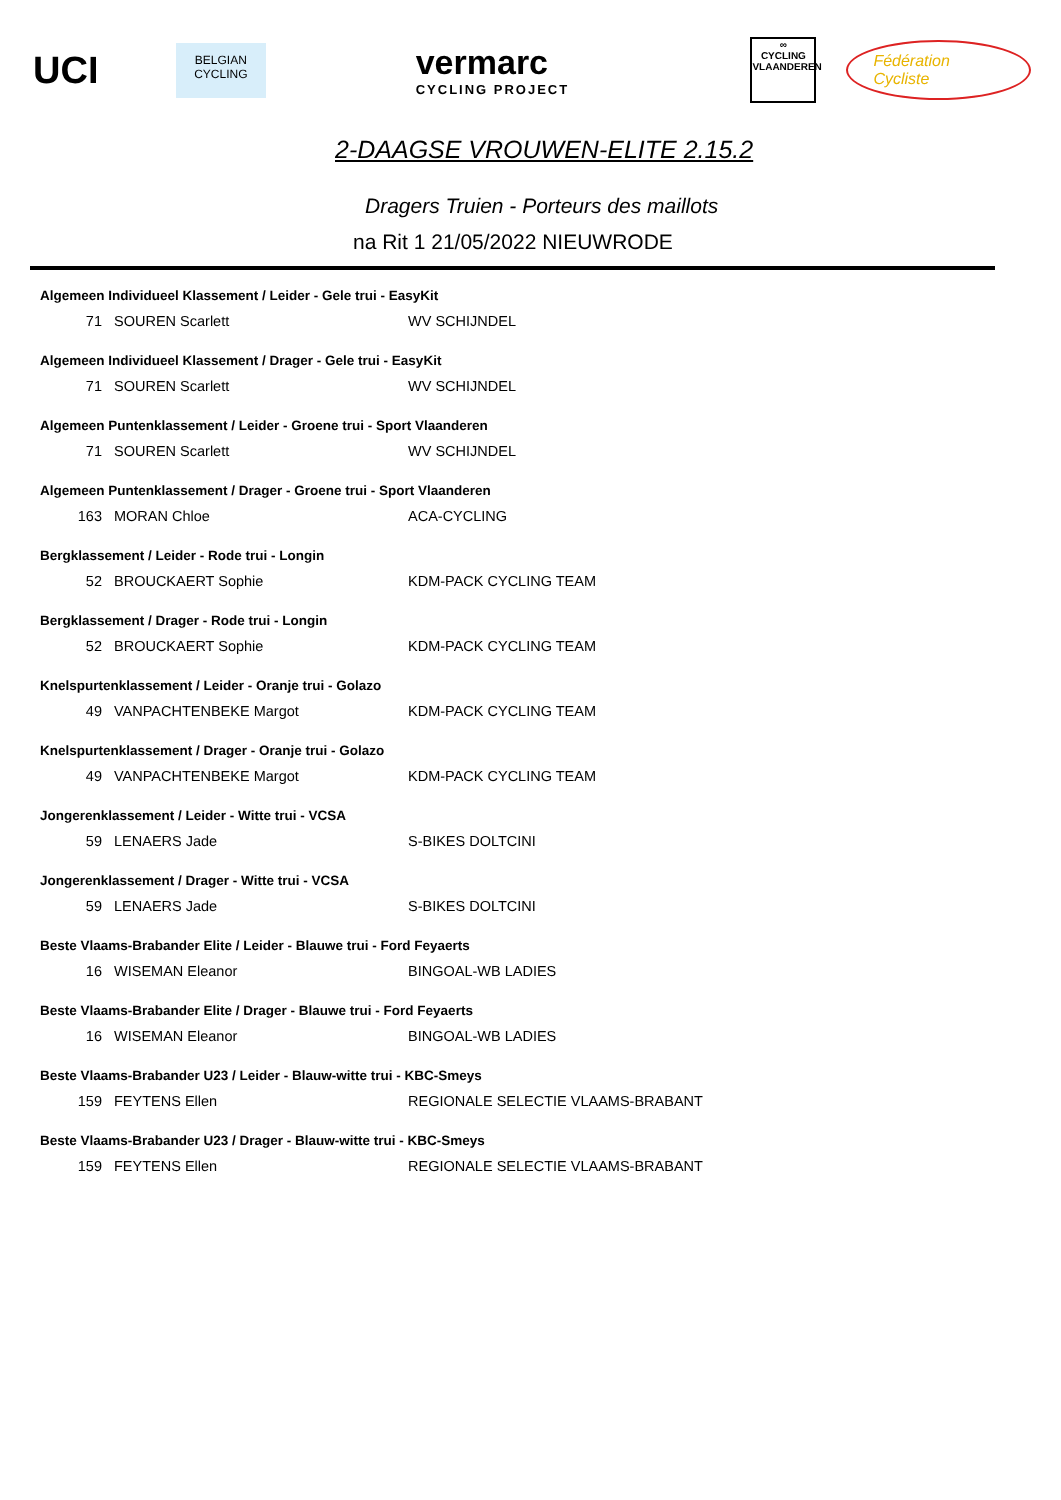UCI
BELGIAN CYCLING
vermarc
CYCLING PROJECT
∞
CYCLING
VLAANDEREN
Fédération Cycliste
2-DAAGSE VROUWEN-ELITE 2.15.2
Dragers Truien - Porteurs des maillots
na Rit 1 21/05/2022 NIEUWRODE
| Algemeen Individueel Klassement / Leider - Gele trui - EasyKit | | |
| --- | --- | --- |
| 71 | SOUREN Scarlett | WV SCHIJNDEL |
| Algemeen Individueel Klassement / Drager - Gele trui - EasyKit | | |
| 71 | SOUREN Scarlett | WV SCHIJNDEL |
| Algemeen Puntenklassement / Leider - Groene trui - Sport Vlaanderen | | |
| 71 | SOUREN Scarlett | WV SCHIJNDEL |
| Algemeen Puntenklassement / Drager - Groene trui - Sport Vlaanderen | | |
| 163 | MORAN Chloe | ACA-CYCLING |
| Bergklassement / Leider - Rode trui - Longin | | |
| 52 | BROUCKAERT Sophie | KDM-PACK CYCLING TEAM |
| Bergklassement / Drager - Rode trui - Longin | | |
| 52 | BROUCKAERT Sophie | KDM-PACK CYCLING TEAM |
| Knelspurtenklassement / Leider - Oranje trui - Golazo | | |
| 49 | VANPACHTENBEKE Margot | KDM-PACK CYCLING TEAM |
| Knelspurtenklassement / Drager - Oranje trui - Golazo | | |
| 49 | VANPACHTENBEKE Margot | KDM-PACK CYCLING TEAM |
| Jongerenklassement / Leider - Witte trui - VCSA | | |
| 59 | LENAERS Jade | S-BIKES DOLTCINI |
| Jongerenklassement / Drager - Witte trui - VCSA | | |
| 59 | LENAERS Jade | S-BIKES DOLTCINI |
| Beste Vlaams-Brabander Elite / Leider - Blauwe trui - Ford Feyaerts | | |
| 16 | WISEMAN Eleanor | BINGOAL-WB LADIES |
| Beste Vlaams-Brabander Elite / Drager - Blauwe trui - Ford Feyaerts | | |
| 16 | WISEMAN Eleanor | BINGOAL-WB LADIES |
| Beste Vlaams-Brabander U23 / Leider - Blauw-witte trui - KBC-Smeys | | |
| 159 | FEYTENS Ellen | REGIONALE SELECTIE VLAAMS-BRABANT |
| Beste Vlaams-Brabander U23 / Drager - Blauw-witte trui - KBC-Smeys | | |
| 159 | FEYTENS Ellen | REGIONALE SELECTIE VLAAMS-BRABANT |